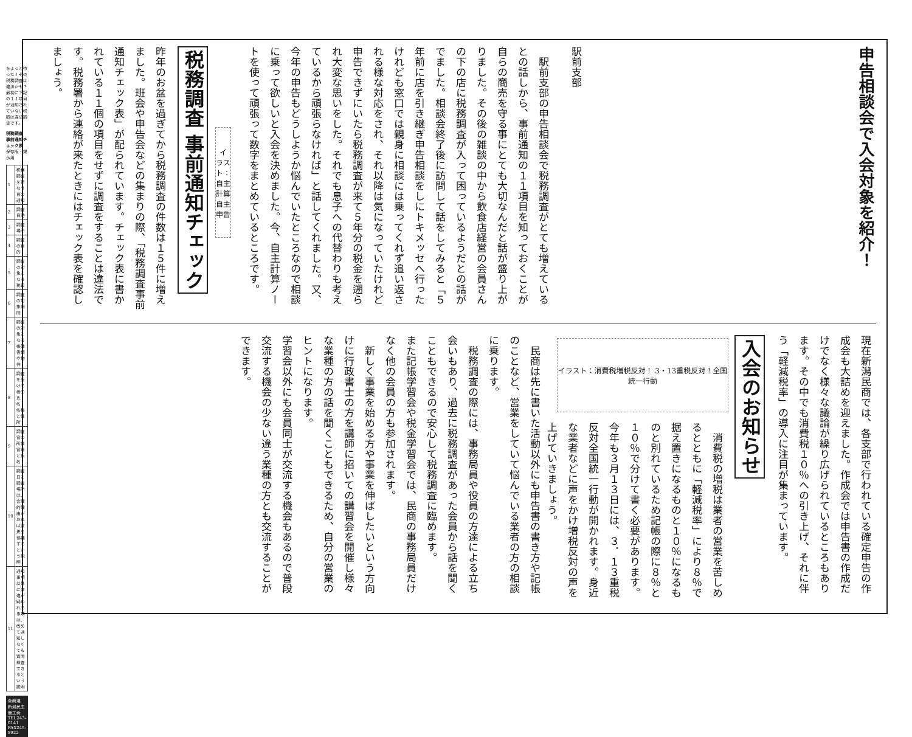申告相談会で入会対象を紹介！
駅前支部
　駅前支部の申告相談会で税務調査がとても増えているとの話しから、事前通知の１１項目を知っておくことが自らの商売を守る事にとても大切なんだと話が盛り上がりました。その後の雑談の中から飲食店経営の会員さんの下の店に税務調査が入って困っているようだとの話がでました。相談会終了後に訪問して話をしてみると「５年前に店を引き継ぎ申告相談をしにトキメッセへ行ったけれども窓口では親身に相談には乗ってくれず追い返される様な対応をされ、それ以降は気になっていたけれど申告できずにいたら税務調査が来て５年分の税金を遡られ大変な思いをした。それでも息子への代替わりも考えているから頑張らなければ」と話してくれました。又、今年の申告もどうしようか悩んでいたところなので相談に乗って欲しいと入会を決めました。今、自主計算ノートを使って頑張って数字をまとめているところです。
イラスト：自主計算 自主申告
税務調査 事前通知チェック
昨年のお盆を過ぎてから税務調査の件数は１５件に増えました。班会や申告会などの集まりの際、「税務調査事前通知チェック表」が配られています。チェック表に書かれている１１個の項目をせずに調査をすることは違法です。税務署から連絡が来たときにはチェック表を確認しましょう。
ちょっと待った！その税務調査は違法かも？
最初に下記の１１項目が通知されていない税調は違法調査です。
税務調査 事前通知チェック表 保存版・掲示用
| 1 | 税務調査を行なう旨の通知 |
| 2 | 調査日時 |
| 3 | 調査場所 |
| 4 | 調査の目的 |
| 5 | 調査の対象となる税目 |
| 6 | 調査の対象期間 |
| 7 | 調査の対象となる帳簿書類や物件 |
| 8 | 調査を受ける者の氏名・名称と住所 |
| 9 | 調査官の所属官署と氏名 |
| 10 | 調査日と調査場所は、合理的理由があれば変更を協議するという説明 |
| 11 | 通知事項以外に非違が疑われる事項は、改めて通知しなくても質問検査できるという説明 |
全商連 新潟民主商工会 TEL243-0141 FAX245-5922
現在新潟民商では、各支部で行われている確定申告の作成会も大詰めを迎えました。作成会では申告書の作成だけでなく様々な議論が繰り広げられているところもあります。その中でも消費税１０％への引き上げ、それに伴う「軽減税率」の導入に注目が集まっています。
入会のお知らせ
イラスト：消費税増税反対！ 3・13重税反対！全国統一行動
　消費税の増税は業者の営業を苦しめるとともに「軽減税率」により８％で据え置きになるものと１０％になるものと別れているため記帳の際に８％と１０％で分けて書く必要があります。今年も３月１３日には、３．１３重税反対全国統一行動が開かれます。身近な業者などに声をかけ増税反対の声を上げていきましょう。
　民商は先に書いた活動以外にも申告書の書き方や記帳のことなど、営業をしていて悩んでいる業者の方の相談に乗ります。
　税務調査の際には、事務局員や役員の方達による立ち会いもあり、過去に税務調査があった会員から話を聞くこともできるので安心して税務調査に臨めます。
また記帳学習会や税金学習会では、民商の事務局員だけなく他の会員の方も参加されます。
　新しく事業を始める方や事業を伸ばしたいという方向けに行政書士の方を講師に招いての講習会を開催し様々な業種の方の話を聞くこともできるため、自分の営業のヒントになります。
学習会以外にも会員同士が交流する機会もあるので普段交流する機会の少ない違う業種の方とも交流することができます。